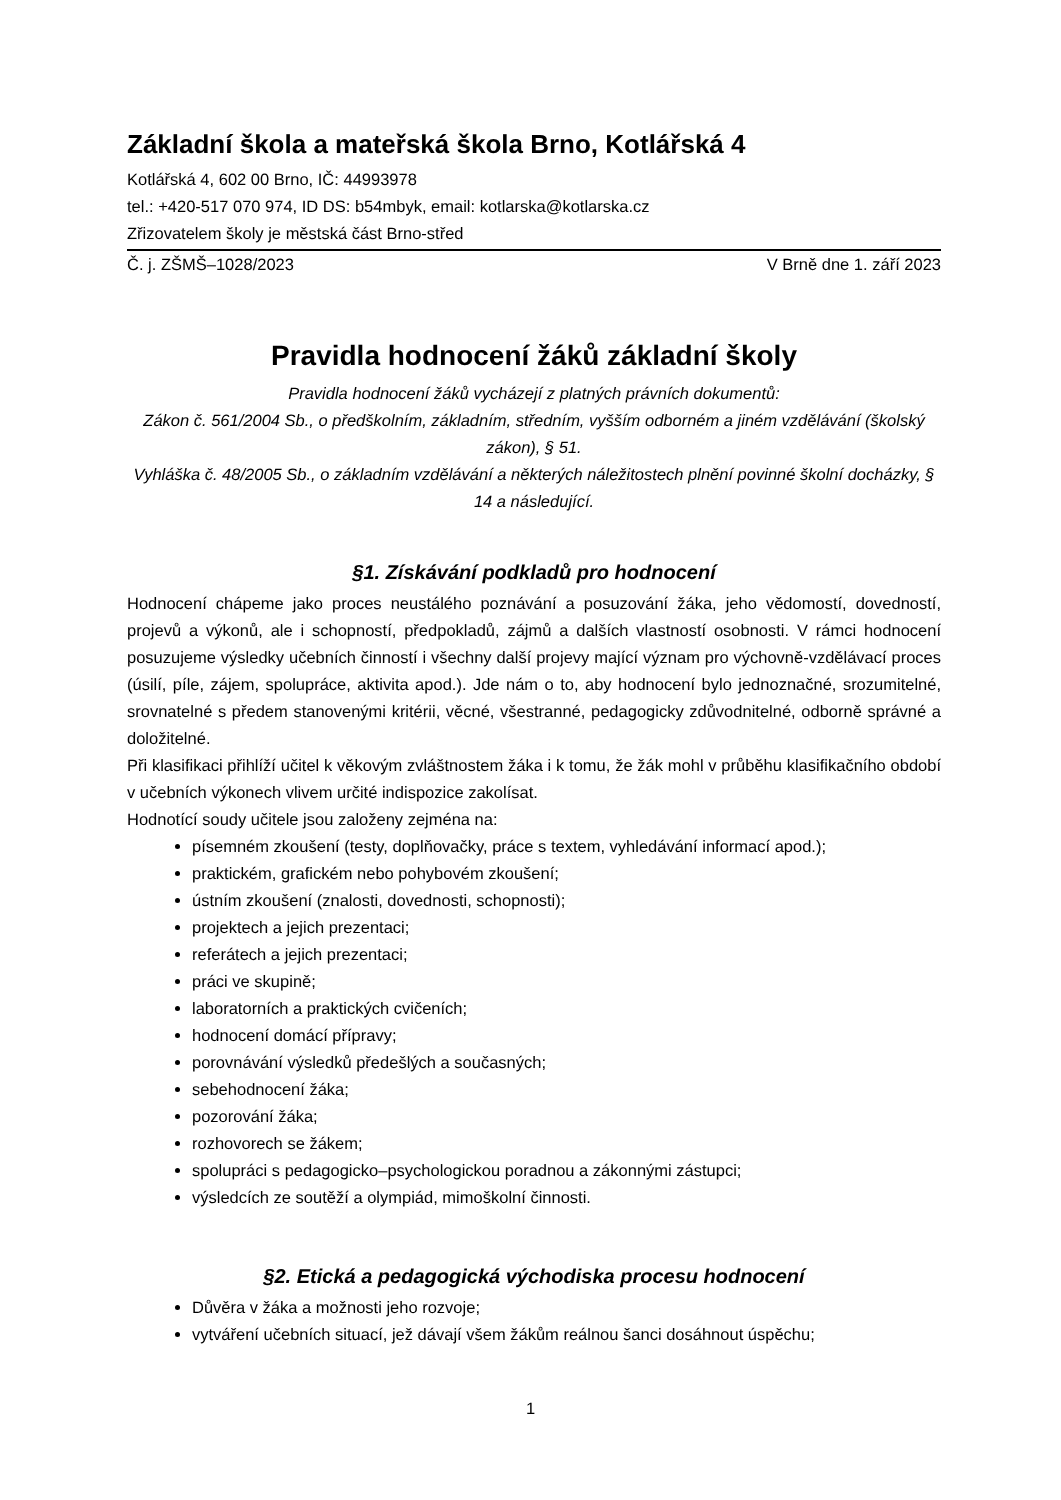Základní škola a mateřská škola Brno, Kotlářská 4
Kotlářská 4, 602 00 Brno, IČ: 44993978
tel.: +420-517 070 974, ID DS: b54mbyk, email: kotlarska@kotlarska.cz
Zřizovatelem školy je městská část Brno-střed
Č. j. ZŠMŠ–1028/2023 V Brně dne 1. září 2023
Pravidla hodnocení žáků základní školy
Pravidla hodnocení žáků vycházejí z platných právních dokumentů:
Zákon č. 561/2004 Sb., o předškolním, základním, středním, vyšším odborném a jiném vzdělávání (školský zákon), § 51.
Vyhláška č. 48/2005 Sb., o základním vzdělávání a některých náležitostech plnění povinné školní docházky, § 14 a následující.
§1. Získávání podkladů pro hodnocení
Hodnocení chápeme jako proces neustálého poznávání a posuzování žáka, jeho vědomostí, dovedností, projevů a výkonů, ale i schopností, předpokladů, zájmů a dalších vlastností osobnosti. V rámci hodnocení posuzujeme výsledky učebních činností i všechny další projevy mající význam pro výchovně-vzdělávací proces (úsilí, píle, zájem, spolupráce, aktivita apod.). Jde nám o to, aby hodnocení bylo jednoznačné, srozumitelné, srovnatelné s předem stanovenými kritérii, věcné, všestranné, pedagogicky zdůvodnitelné, odborně správné a doložitelné.
Při klasifikaci přihlíží učitel k věkovým zvláštnostem žáka i k tomu, že žák mohl v průběhu klasifikačního období v učebních výkonech vlivem určité indispozice zakolísat.
Hodnotící soudy učitele jsou založeny zejména na:
písemném zkoušení (testy, doplňovačky, práce s textem, vyhledávání informací apod.);
praktickém, grafickém nebo pohybovém zkoušení;
ústním zkoušení (znalosti, dovednosti, schopnosti);
projektech a jejich prezentaci;
referátech a jejich prezentaci;
práci ve skupině;
laboratorních a praktických cvičeních;
hodnocení domácí přípravy;
porovnávání výsledků předešlých a současných;
sebehodnocení žáka;
pozorování žáka;
rozhovorech se žákem;
spolupráci s pedagogicko–psychologickou poradnou a zákonnými zástupci;
výsledcích ze soutěží a olympiád, mimoškolní činnosti.
§2. Etická a pedagogická východiska procesu hodnocení
Důvěra v žáka a možnosti jeho rozvoje;
vytváření učebních situací, jež dávají všem žákům reálnou šanci dosáhnout úspěchu;
1